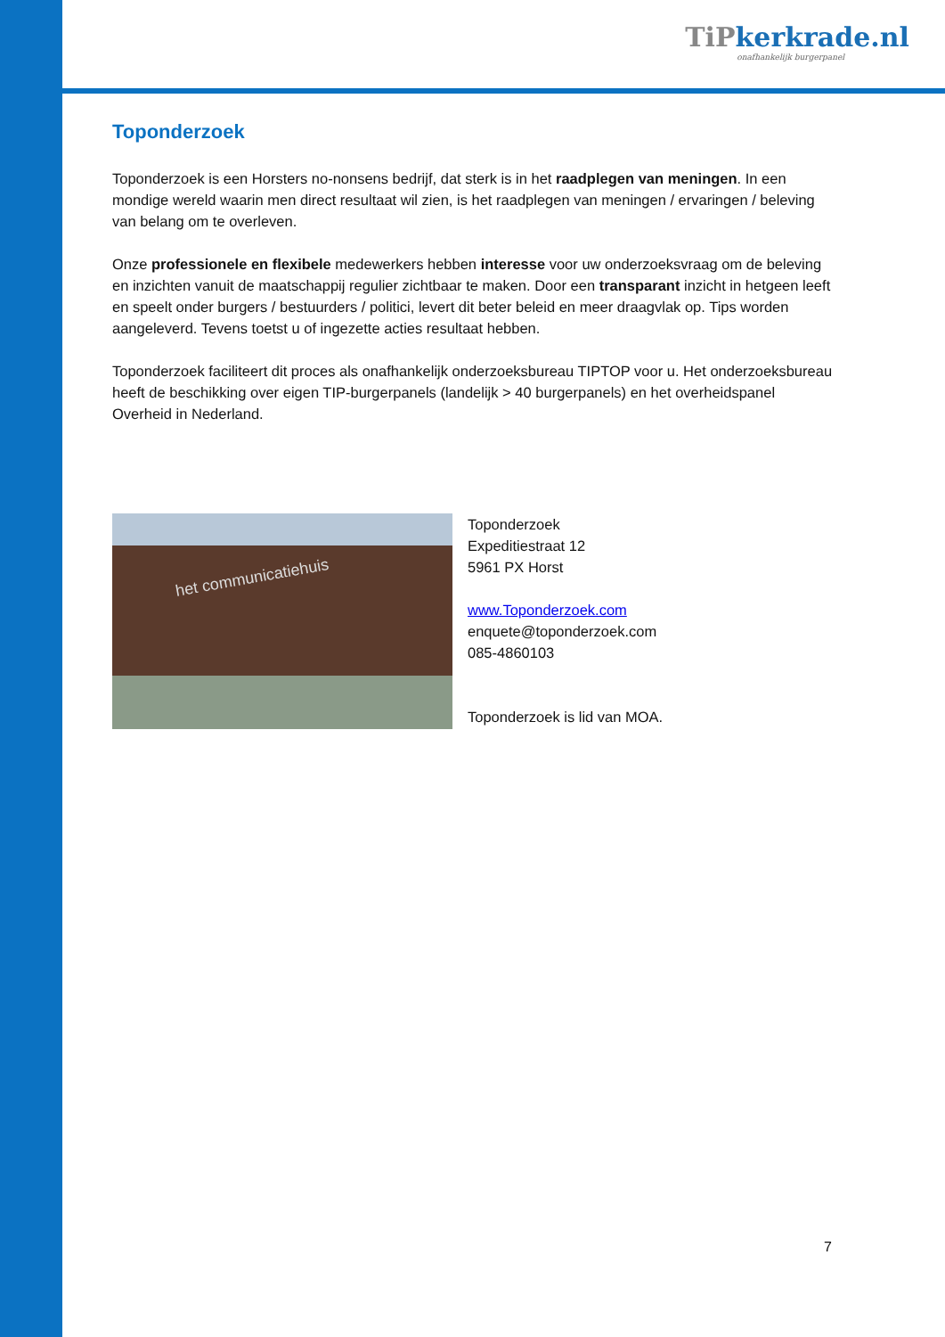TiPkerkrade.nl
onafhankelijk burgerpanel
Toponderzoek
Toponderzoek is een Horsters no-nonsens bedrijf, dat sterk is in het raadplegen van meningen. In een mondige wereld waarin men direct resultaat wil zien, is het raadplegen van meningen / ervaringen / beleving van belang om te overleven.
Onze professionele en flexibele medewerkers hebben interesse voor uw onderzoeksvraag om de beleving en inzichten vanuit de maatschappij regulier zichtbaar te maken. Door een transparant inzicht in hetgeen leeft en speelt onder burgers / bestuurders / politici, levert dit beter beleid en meer draagvlak op. Tips worden aangeleverd. Tevens toetst u of ingezette acties resultaat hebben.
Toponderzoek faciliteert dit proces als onafhankelijk onderzoeksbureau TIPTOP voor u. Het onderzoeksbureau heeft de beschikking over eigen TIP-burgerpanels (landelijk > 40 burgerpanels) en het overheidspanel Overheid in Nederland.
het communicatiehuis
Toponderzoek
Expeditiestraat 12
5961 PX Horst
www.Toponderzoek.com
enquete@toponderzoek.com
085-4860103
Toponderzoek is lid van MOA.
7